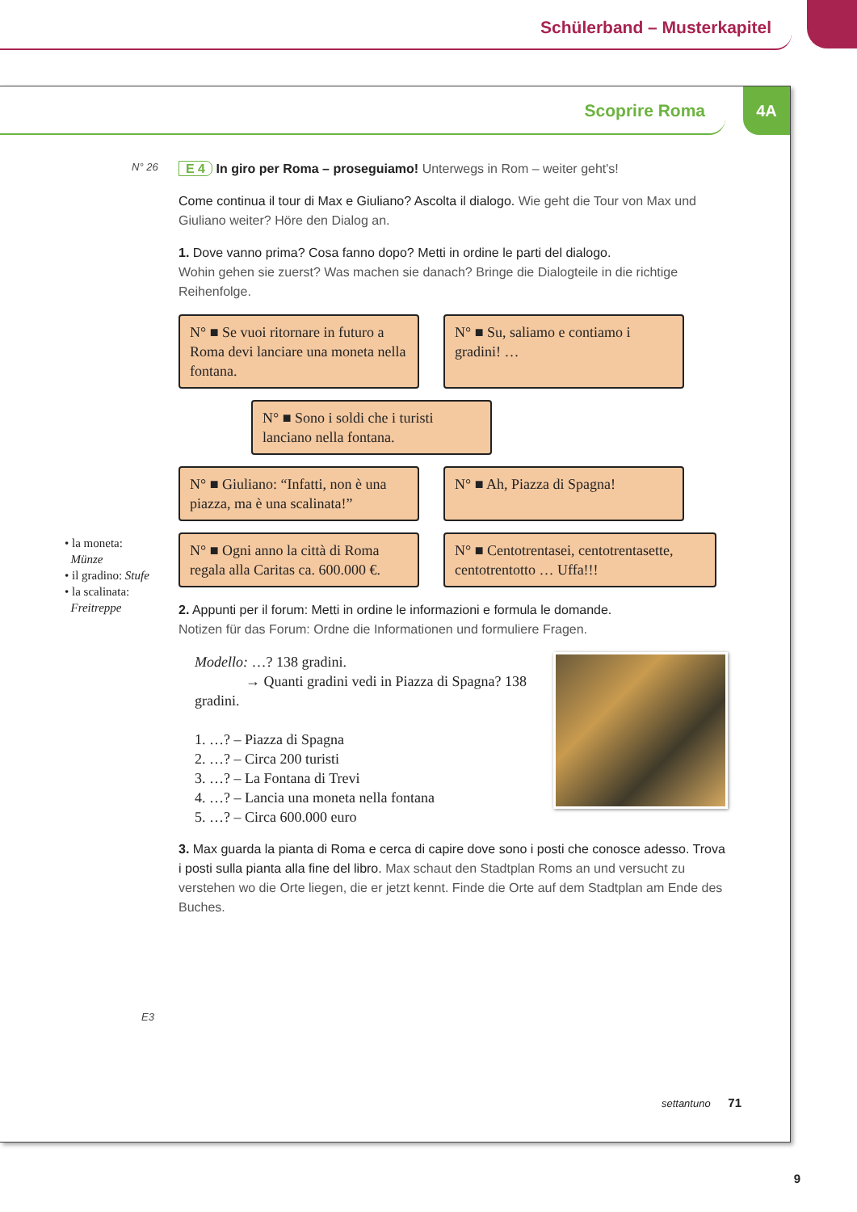Schülerband – Musterkapitel
Scoprire Roma
4A
N° 26
E 4 In giro per Roma – proseguiamo! Unterwegs in Rom – weiter geht's!
Come continua il tour di Max e Giuliano? Ascolta il dialogo. Wie geht die Tour von Max und Giuliano weiter? Höre den Dialog an.
1. Dove vanno prima? Cosa fanno dopo? Metti in ordine le parti del dialogo.
Wohin gehen sie zuerst? Was machen sie danach? Bringe die Dialogteile in die richtige Reihenfolge.
N° ■ Se vuoi ritornare in futuro a Roma devi lanciare una moneta nella fontana.
N° ■ Su, saliamo e contiamo i gradini! …
N° ■ Sono i soldi che i turisti lanciano nella fontana.
N° ■ Giuliano: “Infatti, non è una piazza, ma è una scalinata!”
N° ■ Ah, Piazza di Spagna!
N° ■ Ogni anno la città di Roma regala alla Caritas ca. 600.000 €.
N° ■ Centotrentasei, centotrentasette, centotrentotto … Uffa!!!
2. Appunti per il forum: Metti in ordine le informazioni e formula le domande.
Notizen für das Forum: Ordne die Informationen und formuliere Fragen.
Modello: …? 138 gradini.
→ Quanti gradini vedi in Piazza di Spagna? 138 gradini.
1. …? – Piazza di Spagna
2. …? – Circa 200 turisti
3. …? – La Fontana di Trevi
4. …? – Lancia una moneta nella fontana
5. …? – Circa 600.000 euro
3. Max guarda la pianta di Roma e cerca di capire dove sono i posti che conosce adesso. Trova i posti sulla pianta alla fine del libro. Max schaut den Stadtplan Roms an und versucht zu verstehen wo die Orte liegen, die er jetzt kennt. Finde die Orte auf dem Stadtplan am Ende des Buches.
E3
• la moneta:
Münze
• il gradino: Stufe
• la scalinata:
Freitreppe
settantuno 71
9